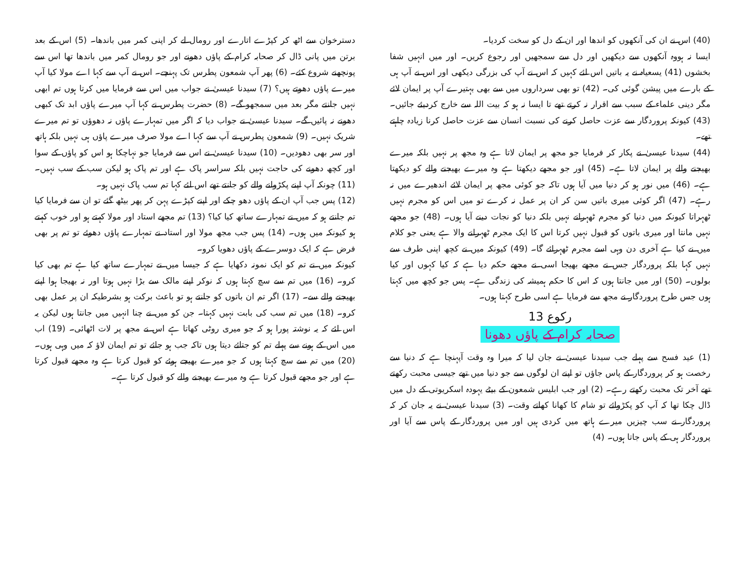(40) اس نے ان کی آنکھوں کو اندھا اور ان کے دل کو سخت کردیا۔
ایسا نہ ہووہ آنکھوں سے دیکھیں اور دل سے سمجھیں اور رجوع کریں۔ اور میں انہیں شفا بخشوں (41) یسعیاہ نے یہ باتیں اس لئے کہیں کہ اس نے آپ کی بزرگی دیکھی اور اس نے آپ ہی کے بارے میں پیشن گوئی کی۔ (42) تو بھی سرداروں میں سے بھی بہتیرے آپ پر ایمان لائے مگر دینی علماء کے سبب سے اقرار نہ کرتے تھے تا ایسا نہ ہو کہ بیت اللہ سے خارج کردیئے جائیں۔ (43) کیونکہ پروردگار سے عزت حاصل کرنے کی نسبت انسان سے عزت حاصل کرنا زیادہ چاہتے تھے۔
(44) سیدنا عیسیٰ نے پکار کر فرمایا جو مجھ پر ایمان لاتا ہے وہ مجھ پر نہیں بلکہ میرے بھیجنے والے پر ایمان لاتا ہے۔ (45) اور جو مجھے دیکھتا ہے وہ میرے بھیجنے والے کو دیکھتا ہے۔ (46) میں نور ہو کر دنیا میں آیا ہوں تاکہ جو کوئی مجھ پر ایمان لائے اندھیرے میں نہ رہے۔ (47) اگر کوئی میری باتیں سن کر ان پر عمل نہ کرے تو میں اس کو مجرم نہیں ٹھہراتا کیونکہ میں دنیا کو مجرم ٹھہرانے نہیں بلکہ دنیا کو نجات دینے آیا ہوں۔ (48) جو مجھے نہیں مانتا اور میری باتوں کو قبول نہیں کرتا اس کا ایک مجرم ٹھہرانے والا ہے یعنی جو کلام میں نے کیا ہے آخری دن وہی اسے مجرم ٹھہرائے گا۔ (49) کیونکہ میں نے کچھ اپنی طرف سے نہیں کہا بلکہ پروردگار جس نے مجھے بھیجا اسی نے مجھے حکم دیا ہے کہ کیا کہوں اور کیا بولوں۔ (50) اور میں جانتا ہوں کہ اس کا حکم ہمیشہ کی زندگی ہے۔ پس جو کچھ میں کہتا ہوں جس طرح پروردگار نے مجھ سے فرمایا ہے اسی طرح کہتا ہوں۔
رکوع 13
صحابہ کرام کے پاؤں دھونا
(1) عید فسح سے پہلے جب سیدنا عیسیٰ نے جان لیا کہ میرا وہ وقت آپہنچا ہے کہ دنیا سے رخصت ہو کر پروردگار کے پاس جاؤں تو اپنے ان لوگوں سے جو دنیا میں تھے جیسی محبت رکھتے تھے آخر تک محبت رکھتے رہے۔ (2) اور جب ابلیس شمعون کے بیٹے یہودہ اسکریوتی کے دل میں ڈال چکا تھا کہ آپ کو پکڑوائے تو شام کا کھانا کھاتے وقت۔ (3) سیدنا عیسیٰ نے یہ جان کر کہ پروردگار نے سب چیزیں میرے ہاتھ میں کردی ہیں اور میں پروردگار کے پاس سے آیا اور پروردگار ہی کے پاس جاتا ہوں۔ (4)
دسترخوان سے اٹھ کر کپڑے اتارے اور رومال لے کر اپنی کمر میں باندھا۔ (5) اس کے بعد برتن میں پانی ڈال کر صحابہ کرام کے پاؤں دھونے اور جو رومال کمر میں باندھا تھا اس سے پونچھنے شروع کئے۔ (6) پھر آپ شمعون پطرس تک پہنچے۔ اس نے آپ سے کہا اے مولا کیا آپ میرے پاؤں دھوتے ہیں؟ (7) سیدنا عیسیٰ نے جواب میں اس سے فرمایا میں کرتا ہوں تم ابھی نہیں جانتے مگر بعد میں سمجھو گے۔ (8) حضرت پطرس نے کہا آپ میرے پاؤں ابد تک کبھی دھونے نہ پائیں گے۔ سیدنا عیسیٰ نے جواب دیا کہ اگر میں تمہارے پاؤں نہ دھوؤں تو تم میرے شریک نہیں۔ (9) شمعون پطرس نے آپ سے کہا اے مولا صرف میرے پاؤں ہی نہیں بلکہ ہاتھ اور سر بھی دھودیں۔ (10) سیدنا عیسیٰ نے اس سے فرمایا جو نہاچکا ہو اس کو پاؤں کے سوا اور کچھ دھونے کی حاجت نہیں بلکہ سراسر پاک ہے اور تم پاک ہو لیکن سب کے سب نہیں۔ (11) چونکہ آپ اپنے پکڑوانے والے کو جانتے تھے اس لئے کہا تم سب پاک نہیں ہو۔
(12) پس جب آپ ان کے پاؤں دھو چکے اور اپنے کپڑے پہن کر پھر بیٹھ گئے تو ان سے فرمایا کیا تم جانتے ہو کہ میں نے تمہارے ساتھ کیا کیا؟ (13) تم مجھے استاد اور مولا کہتے ہو اور خوب کہتے ہو کیونکہ میں ہوں۔ (14) پس جب مجھ مولا اور استاد نے تمہارے پاؤں دھوئے تو تم پر بھی فرض ہے کہ ایک دوسرے کے پاؤں دھویا کرو۔
کیونکہ میں نے تم کو ایک نمونہ دکھایا ہے کہ جیسا میں نے تمہارے ساتھ کیا ہے تم بھی کیا کرو۔ (16) میں تم سے سچ کہتا ہوں کہ نوکر اپنے مالک سے بڑا نہیں ہوتا اور نہ بھیجا ہوا اپنے بھیجنے والے سے۔ (17) اگر تم ان باتوں کو جانتے ہو تو باعث برکت ہو بشرطیکہ ان پر عمل بھی کرو۔ (18) میں تم سب کی بابت نہیں کہتا۔ جن کو میں نے چنا انہیں میں جانتا ہوں لیکن یہ اس لئے کہ یہ نوشتہ پورا ہو کہ جو میری روٹی کھاتا ہے اس نے مجھ پر لات اٹھائی۔ (19) اب میں اس کے ہونے سے پہلے تم کو جتائے دیتا ہوں تاکہ جب ہو جائے تو تم ایمان لاؤ کہ میں وہی ہوں۔ (20) میں تم سے سچ کہتا ہوں کہ جو میرے بھیجے ہوئے کو قبول کرتا ہے وہ مجھے قبول کرتا ہے اور جو مجھے قبول کرتا ہے وہ میرے بھیجنے والے کو قبول کرتا ہے۔